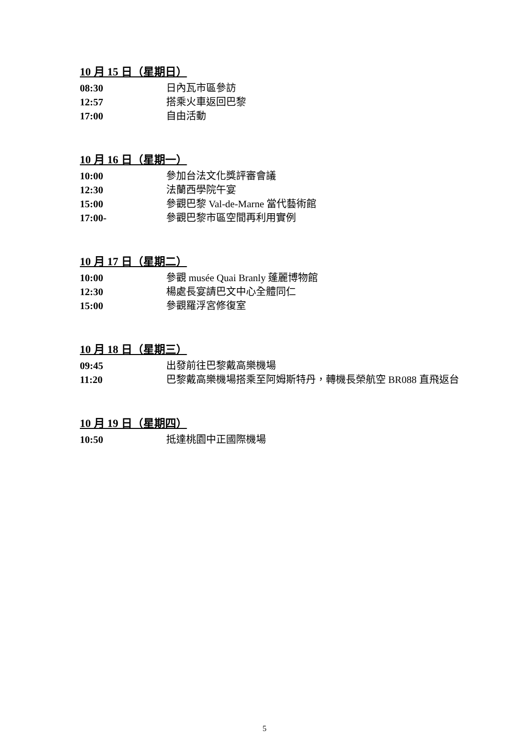10 月 15 日（星期日）
08:30 日內瓦市區參訪
12:57 搭乘火車返回巴黎
17:00 自由活動
10 月 16 日（星期一）
10:00 參加台法文化獎評審會議
12:30 法蘭西學院午宴
15:00 參觀巴黎 Val-de-Marne 當代藝術館
17:00- 參觀巴黎市區空間再利用實例
10 月 17 日（星期二）
10:00 參觀 musée Quai Branly 蓬麗博物館
12:30 楊處長宴請巴文中心全體同仁
15:00 參觀羅浮宮修復室
10 月 18 日（星期三）
09:45 出發前往巴黎戴高樂機場
11:20 巴黎戴高樂機場搭乘至阿姆斯特丹，轉機長榮航空 BR088 直飛返台
10 月 19 日（星期四）
10:50 抵達桃園中正國際機場
5